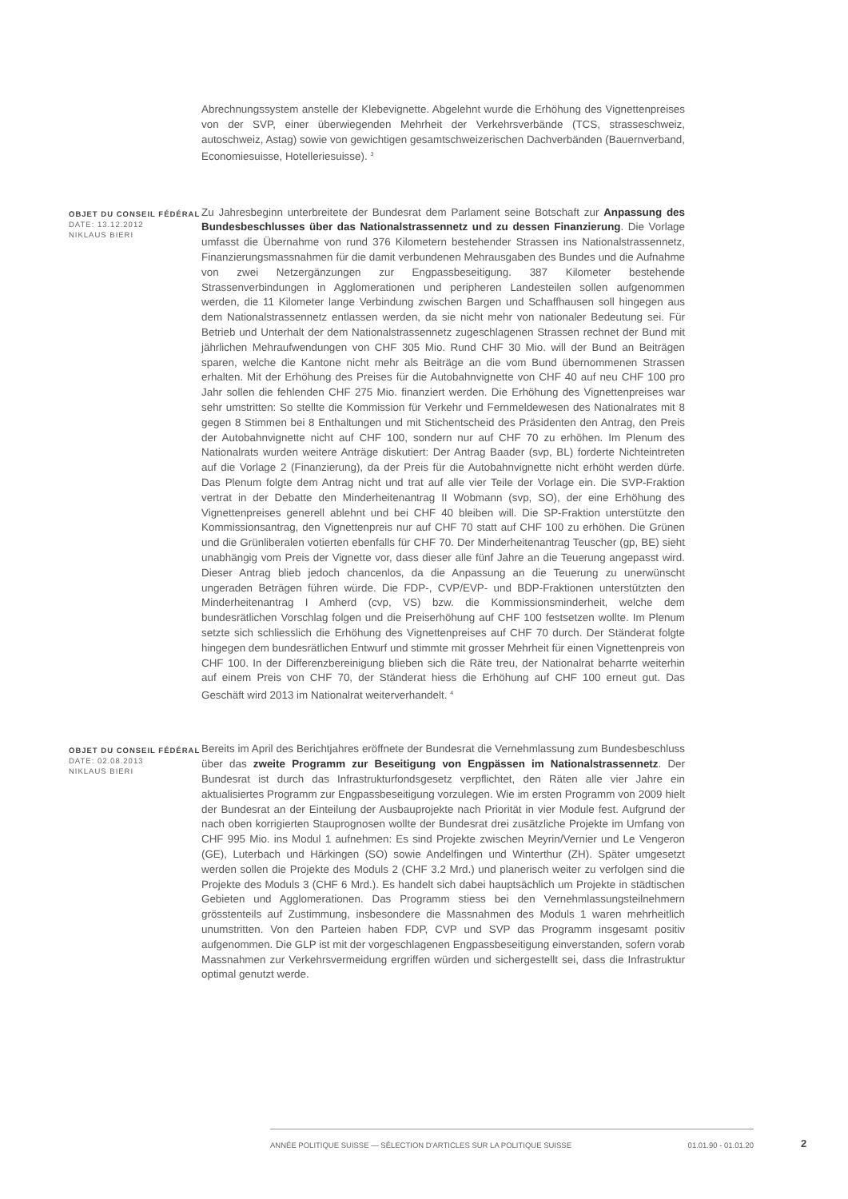Abrechnungssystem anstelle der Klebevignette. Abgelehnt wurde die Erhöhung des Vignettenpreises von der SVP, einer überwiegenden Mehrheit der Verkehrsverbände (TCS, strasseschweiz, autoschweiz, Astag) sowie von gewichtigen gesamtschweizerischen Dachverbänden (Bauernverband, Economiesuisse, Hotelleriesuisse). <sup>3</sup>
OBJET DU CONSEIL FÉDÉRAL
DATE: 13.12.2012
NIKLAUS BIERI
Zu Jahresbeginn unterbreitete der Bundesrat dem Parlament seine Botschaft zur Anpassung des Bundesbeschlusses über das Nationalstrassennetz und zu dessen Finanzierung. Die Vorlage umfasst die Übernahme von rund 376 Kilometern bestehender Strassen ins Nationalstrassennetz, Finanzierungsmassnahmen für die damit verbundenen Mehrausgaben des Bundes und die Aufnahme von zwei Netzergänzungen zur Engpassbeseitigung. 387 Kilometer bestehende Strassenverbindungen in Agglomerationen und peripheren Landesteilen sollen aufgenommen werden, die 11 Kilometer lange Verbindung zwischen Bargen und Schaffhausen soll hingegen aus dem Nationalstrassennetz entlassen werden, da sie nicht mehr von nationaler Bedeutung sei. Für Betrieb und Unterhalt der dem Nationalstrassennetz zugeschlagenen Strassen rechnet der Bund mit jährlichen Mehraufwendungen von CHF 305 Mio. Rund CHF 30 Mio. will der Bund an Beiträgen sparen, welche die Kantone nicht mehr als Beiträge an die vom Bund übernommenen Strassen erhalten. Mit der Erhöhung des Preises für die Autobahnvignette von CHF 40 auf neu CHF 100 pro Jahr sollen die fehlenden CHF 275 Mio. finanziert werden. Die Erhöhung des Vignettenpreises war sehr umstritten: So stellte die Kommission für Verkehr und Fernmeldewesen des Nationalrates mit 8 gegen 8 Stimmen bei 8 Enthaltungen und mit Stichentscheid des Präsidenten den Antrag, den Preis der Autobahnvignette nicht auf CHF 100, sondern nur auf CHF 70 zu erhöhen. Im Plenum des Nationalrats wurden weitere Anträge diskutiert: Der Antrag Baader (svp, BL) forderte Nichteintreten auf die Vorlage 2 (Finanzierung), da der Preis für die Autobahnvignette nicht erhöht werden dürfe. Das Plenum folgte dem Antrag nicht und trat auf alle vier Teile der Vorlage ein. Die SVP-Fraktion vertrat in der Debatte den Minderheitenantrag II Wobmann (svp, SO), der eine Erhöhung des Vignettenpreises generell ablehnt und bei CHF 40 bleiben will. Die SP-Fraktion unterstützte den Kommissionsantrag, den Vignettenpreis nur auf CHF 70 statt auf CHF 100 zu erhöhen. Die Grünen und die Grünliberalen votierten ebenfalls für CHF 70. Der Minderheitenantrag Teuscher (gp, BE) sieht unabhängig vom Preis der Vignette vor, dass dieser alle fünf Jahre an die Teuerung angepasst wird. Dieser Antrag blieb jedoch chancenlos, da die Anpassung an die Teuerung zu unerwünscht ungeraden Beträgen führen würde. Die FDP-, CVP/EVP- und BDP-Fraktionen unterstützten den Minderheitenantrag I Amherd (cvp, VS) bzw. die Kommissionsminderheit, welche dem bundesrätlichen Vorschlag folgen und die Preiserhöhung auf CHF 100 festsetzen wollte. Im Plenum setzte sich schliesslich die Erhöhung des Vignettenpreises auf CHF 70 durch. Der Ständerat folgte hingegen dem bundesrätlichen Entwurf und stimmte mit grosser Mehrheit für einen Vignettenpreis von CHF 100. In der Differenzbereinigung blieben sich die Räte treu, der Nationalrat beharrte weiterhin auf einem Preis von CHF 70, der Ständerat hiess die Erhöhung auf CHF 100 erneut gut. Das Geschäft wird 2013 im Nationalrat weiterverhandelt. <sup>4</sup>
OBJET DU CONSEIL FÉDÉRAL
DATE: 02.08.2013
NIKLAUS BIERI
Bereits im April des Berichtjahres eröffnete der Bundesrat die Vernehmlassung zum Bundesbeschluss über das zweite Programm zur Beseitigung von Engpässen im Nationalstrassennetz. Der Bundesrat ist durch das Infrastrukturfondsgesetz verpflichtet, den Räten alle vier Jahre ein aktualisiertes Programm zur Engpassbeseitigung vorzulegen. Wie im ersten Programm von 2009 hielt der Bundesrat an der Einteilung der Ausbauprojekte nach Priorität in vier Module fest. Aufgrund der nach oben korrigierten Stauprognosen wollte der Bundesrat drei zusätzliche Projekte im Umfang von CHF 995 Mio. ins Modul 1 aufnehmen: Es sind Projekte zwischen Meyrin/Vernier und Le Vengeron (GE), Luterbach und Härkingen (SO) sowie Andelfingen und Winterthur (ZH). Später umgesetzt werden sollen die Projekte des Moduls 2 (CHF 3.2 Mrd.) und planerisch weiter zu verfolgen sind die Projekte des Moduls 3 (CHF 6 Mrd.). Es handelt sich dabei hauptsächlich um Projekte in städtischen Gebieten und Agglomerationen. Das Programm stiess bei den Vernehmlassungsteilnehmern grösstenteils auf Zustimmung, insbesondere die Massnahmen des Moduls 1 waren mehrheitlich unumstritten. Von den Parteien haben FDP, CVP und SVP das Programm insgesamt positiv aufgenommen. Die GLP ist mit der vorgeschlagenen Engpassbeseitigung einverstanden, sofern vorab Massnahmen zur Verkehrsvermeidung ergriffen würden und sichergestellt sei, dass die Infrastruktur optimal genutzt werde.
ANNÉE POLITIQUE SUISSE — SÉLECTION D'ARTICLES SUR LA POLITIQUE SUISSE 01.01.90 - 01.01.20
2